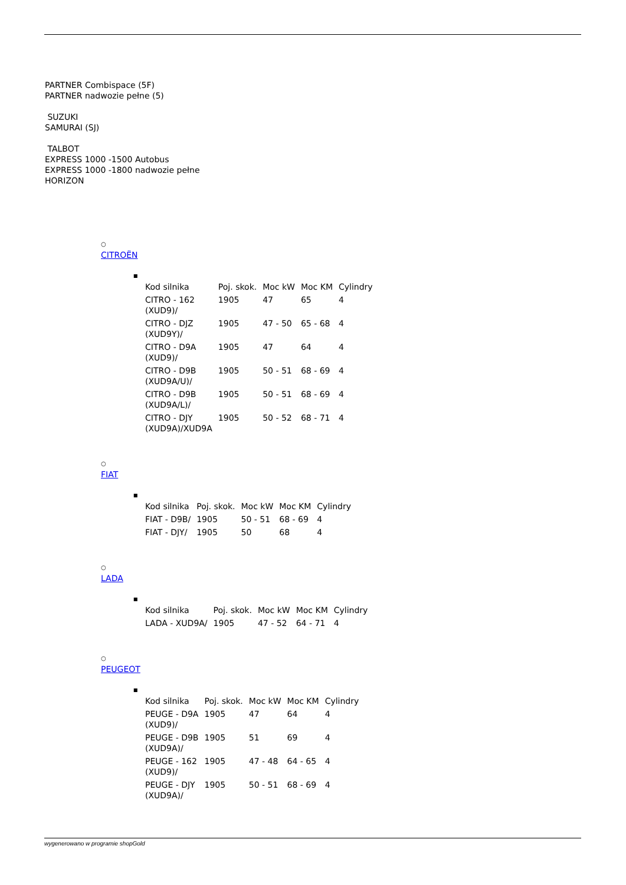PARTNER Combispace (5F)
PARTNER nadwozie pełne (5)
SUZUKI
SAMURAI (SJ)
TALBOT
EXPRESS 1000 -1500 Autobus
EXPRESS 1000 -1800 nadwozie pełne
HORIZON
○
CITROËN
■
| Kod silnika | Poj. skok. | Moc kW | Moc KM | Cylindry |
| --- | --- | --- | --- | --- |
| CITRO - 162 (XUD9)/ | 1905 | 47 | 65 | 4 |
| CITRO - DJZ (XUD9Y)/ | 1905 | 47 - 50 | 65 - 68 | 4 |
| CITRO - D9A (XUD9)/ | 1905 | 47 | 64 | 4 |
| CITRO - D9B (XUD9A/U)/ | 1905 | 50 - 51 | 68 - 69 | 4 |
| CITRO - D9B (XUD9A/L)/ | 1905 | 50 - 51 | 68 - 69 | 4 |
| CITRO - DJY (XUD9A)/XUD9A | 1905 | 50 - 52 | 68 - 71 | 4 |
○
FIAT
■
| Kod silnika | Poj. skok. | Moc kW | Moc KM | Cylindry |
| --- | --- | --- | --- | --- |
| FIAT - D9B/ | 1905 | 50 - 51 | 68 - 69 | 4 |
| FIAT - DJY/ | 1905 | 50 | 68 | 4 |
○
LADA
■
| Kod silnika | Poj. skok. | Moc kW | Moc KM | Cylindry |
| --- | --- | --- | --- | --- |
| LADA - XUD9A/ | 1905 | 47 - 52 | 64 - 71 | 4 |
○
PEUGEOT
■
| Kod silnika | Poj. skok. | Moc kW | Moc KM | Cylindry |
| --- | --- | --- | --- | --- |
| PEUGE - D9A (XUD9)/ | 1905 | 47 | 64 | 4 |
| PEUGE - D9B (XUD9A)/ | 1905 | 51 | 69 | 4 |
| PEUGE - 162 (XUD9)/ | 1905 | 47 - 48 | 64 - 65 | 4 |
| PEUGE - DJY (XUD9A)/ | 1905 | 50 - 51 | 68 - 69 | 4 |
wygenerowano w programie shopGold